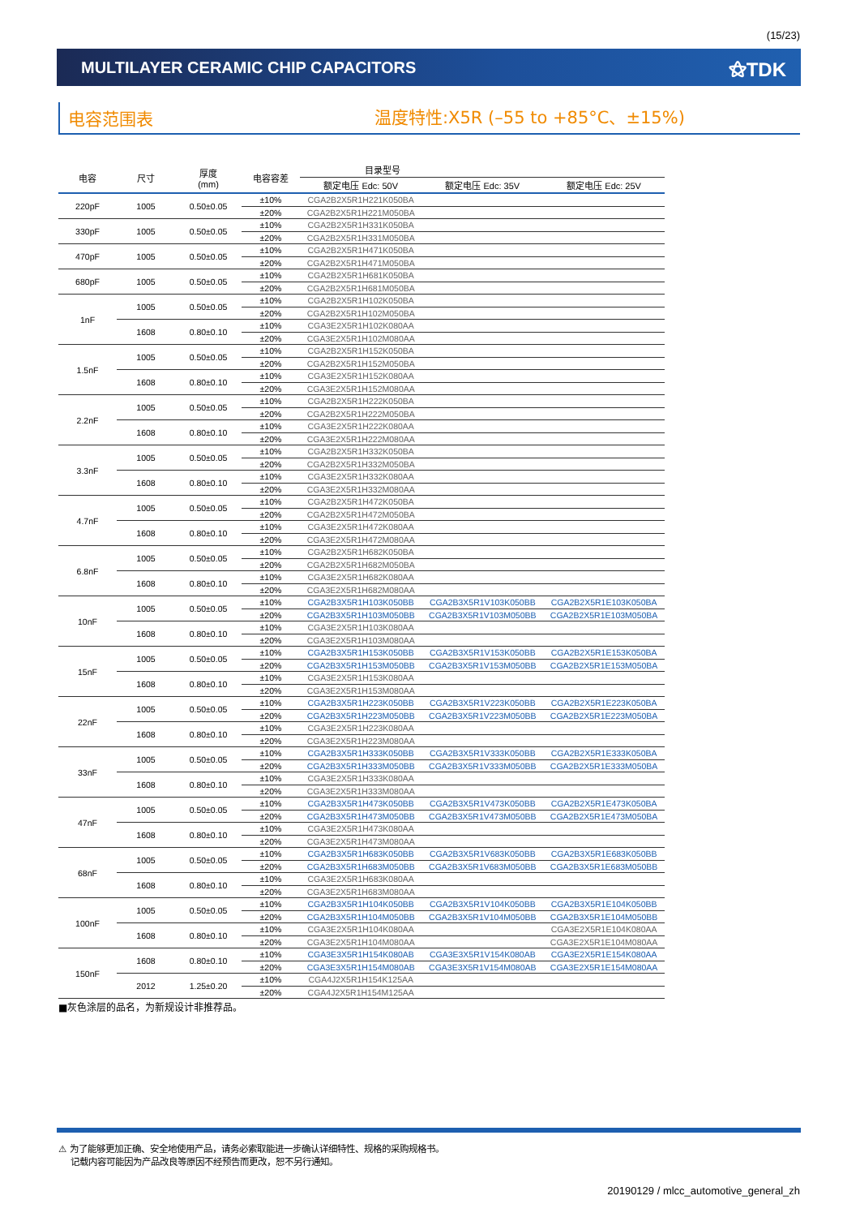(15/23)
MULTILAYER CERAMIC CHIP CAPACITORS
⚝TDK
电容范围表
温度特性:X5R (–55 to +85°C、±15%)
| 电容 | 尺寸 | 厚度 (mm) | 电容容差 | 目录型号 | | |
| --- | --- | --- | --- | --- | --- | --- |
| | | | | 额定电压 Edc: 50V | 额定电压 Edc: 35V | 额定电压 Edc: 25V |
| 220pF | 1005 | 0.50±0.05 | ±10% | CGA2B2X5R1H221K050BA | | |
| | | | ±20% | CGA2B2X5R1H221M050BA | | |
| 330pF | 1005 | 0.50±0.05 | ±10% | CGA2B2X5R1H331K050BA | | |
| | | | ±20% | CGA2B2X5R1H331M050BA | | |
| 470pF | 1005 | 0.50±0.05 | ±10% | CGA2B2X5R1H471K050BA | | |
| | | | ±20% | CGA2B2X5R1H471M050BA | | |
| 680pF | 1005 | 0.50±0.05 | ±10% | CGA2B2X5R1H681K050BA | | |
| | | | ±20% | CGA2B2X5R1H681M050BA | | |
| 1nF | 1005 | 0.50±0.05 | ±10% | CGA2B2X5R1H102K050BA | | |
| | | | ±20% | CGA2B2X5R1H102M050BA | | |
| | 1608 | 0.80±0.10 | ±10% | CGA3E2X5R1H102K080AA | | |
| | | | ±20% | CGA3E2X5R1H102M080AA | | |
| 1.5nF | 1005 | 0.50±0.05 | ±10% | CGA2B2X5R1H152K050BA | | |
| | | | ±20% | CGA2B2X5R1H152M050BA | | |
| | 1608 | 0.80±0.10 | ±10% | CGA3E2X5R1H152K080AA | | |
| | | | ±20% | CGA3E2X5R1H152M080AA | | |
| 2.2nF | 1005 | 0.50±0.05 | ±10% | CGA2B2X5R1H222K050BA | | |
| | | | ±20% | CGA2B2X5R1H222M050BA | | |
| | 1608 | 0.80±0.10 | ±10% | CGA3E2X5R1H222K080AA | | |
| | | | ±20% | CGA3E2X5R1H222M080AA | | |
| 3.3nF | 1005 | 0.50±0.05 | ±10% | CGA2B2X5R1H332K050BA | | |
| | | | ±20% | CGA2B2X5R1H332M050BA | | |
| | 1608 | 0.80±0.10 | ±10% | CGA3E2X5R1H332K080AA | | |
| | | | ±20% | CGA3E2X5R1H332M080AA | | |
| 4.7nF | 1005 | 0.50±0.05 | ±10% | CGA2B2X5R1H472K050BA | | |
| | | | ±20% | CGA2B2X5R1H472M050BA | | |
| | 1608 | 0.80±0.10 | ±10% | CGA3E2X5R1H472K080AA | | |
| | | | ±20% | CGA3E2X5R1H472M080AA | | |
| 6.8nF | 1005 | 0.50±0.05 | ±10% | CGA2B2X5R1H682K050BA | | |
| | | | ±20% | CGA2B2X5R1H682M050BA | | |
| | 1608 | 0.80±0.10 | ±10% | CGA3E2X5R1H682K080AA | | |
| | | | ±20% | CGA3E2X5R1H682M080AA | | |
| 10nF | 1005 | 0.50±0.05 | ±10% | CGA2B3X5R1H103K050BB | CGA2B3X5R1V103K050BB | CGA2B2X5R1E103K050BA |
| | | | ±20% | CGA2B3X5R1H103M050BB | CGA2B3X5R1V103M050BB | CGA2B2X5R1E103M050BA |
| | 1608 | 0.80±0.10 | ±10% | CGA3E2X5R1H103K080AA | | |
| | | | ±20% | CGA3E2X5R1H103M080AA | | |
| 15nF | 1005 | 0.50±0.05 | ±10% | CGA2B3X5R1H153K050BB | CGA2B3X5R1V153K050BB | CGA2B2X5R1E153K050BA |
| | | | ±20% | CGA2B3X5R1H153M050BB | CGA2B3X5R1V153M050BB | CGA2B2X5R1E153M050BA |
| | 1608 | 0.80±0.10 | ±10% | CGA3E2X5R1H153K080AA | | |
| | | | ±20% | CGA3E2X5R1H153M080AA | | |
| 22nF | 1005 | 0.50±0.05 | ±10% | CGA2B3X5R1H223K050BB | CGA2B3X5R1V223K050BB | CGA2B2X5R1E223K050BA |
| | | | ±20% | CGA2B3X5R1H223M050BB | CGA2B3X5R1V223M050BB | CGA2B2X5R1E223M050BA |
| | 1608 | 0.80±0.10 | ±10% | CGA3E2X5R1H223K080AA | | |
| | | | ±20% | CGA3E2X5R1H223M080AA | | |
| 33nF | 1005 | 0.50±0.05 | ±10% | CGA2B3X5R1H333K050BB | CGA2B3X5R1V333K050BB | CGA2B2X5R1E333K050BA |
| | | | ±20% | CGA2B3X5R1H333M050BB | CGA2B3X5R1V333M050BB | CGA2B2X5R1E333M050BA |
| | 1608 | 0.80±0.10 | ±10% | CGA3E2X5R1H333K080AA | | |
| | | | ±20% | CGA3E2X5R1H333M080AA | | |
| 47nF | 1005 | 0.50±0.05 | ±10% | CGA2B3X5R1H473K050BB | CGA2B3X5R1V473K050BB | CGA2B2X5R1E473K050BA |
| | | | ±20% | CGA2B3X5R1H473M050BB | CGA2B3X5R1V473M050BB | CGA2B2X5R1E473M050BA |
| | 1608 | 0.80±0.10 | ±10% | CGA3E2X5R1H473K080AA | | |
| | | | ±20% | CGA3E2X5R1H473M080AA | | |
| 68nF | 1005 | 0.50±0.05 | ±10% | CGA2B3X5R1H683K050BB | CGA2B3X5R1V683K050BB | CGA2B3X5R1E683K050BB |
| | | | ±20% | CGA2B3X5R1H683M050BB | CGA2B3X5R1V683M050BB | CGA2B3X5R1E683M050BB |
| | 1608 | 0.80±0.10 | ±10% | CGA3E2X5R1H683K080AA | | |
| | | | ±20% | CGA3E2X5R1H683M080AA | | |
| 100nF | 1005 | 0.50±0.05 | ±10% | CGA2B3X5R1H104K050BB | CGA2B3X5R1V104K050BB | CGA2B3X5R1E104K050BB |
| | | | ±20% | CGA2B3X5R1H104M050BB | CGA2B3X5R1V104M050BB | CGA2B3X5R1E104M050BB |
| | 1608 | 0.80±0.10 | ±10% | CGA3E2X5R1H104K080AA | | CGA3E2X5R1E104K080AA |
| | | | ±20% | CGA3E2X5R1H104M080AA | | CGA3E2X5R1E104M080AA |
| 150nF | 1608 | 0.80±0.10 | ±10% | CGA3E3X5R1H154K080AB | CGA3E3X5R1V154K080AB | CGA3E2X5R1E154K080AA |
| | | | ±20% | CGA3E3X5R1H154M080AB | CGA3E3X5R1V154M080AB | CGA3E2X5R1E154M080AA |
| | 2012 | 1.25±0.20 | ±10% | CGA4J2X5R1H154K125AA | | |
| | | | ±20% | CGA4J2X5R1H154M125AA | | |
■灰色涂层的品名，为新规设计非推荐品。
⚠ 为了能够更加正确、安全地使用产品，请务必索取能进一步确认详细特性、规格的采购规格书。
记载内容可能因为产品改良等原因不经预告而更改，恕不另行通知。
20190129 / mlcc_automotive_general_zh